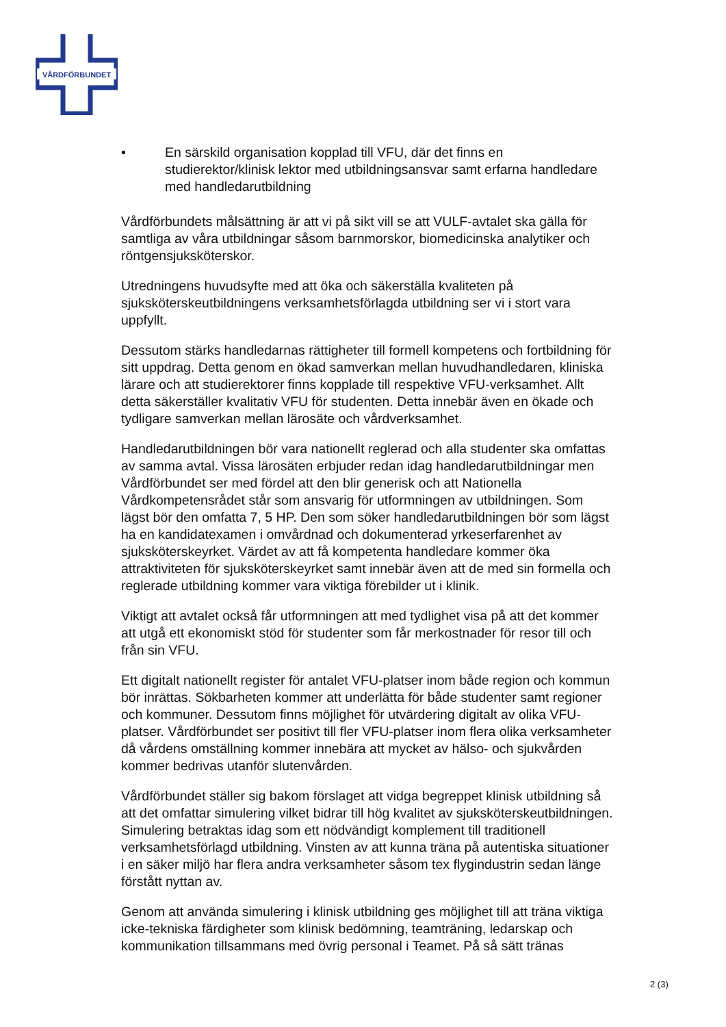VÅRDFÖRBUNDET
• En särskild organisation kopplad till VFU, där det finns en studierektor/klinisk lektor med utbildningsansvar samt erfarna handledare med handledarutbildning
Vårdförbundets målsättning är att vi på sikt vill se att VULF-avtalet ska gälla för samtliga av våra utbildningar såsom barnmorskor, biomedicinska analytiker och röntgensjuksköterskor.
Utredningens huvudsyfte med att öka och säkerställa kvaliteten på sjuksköterskeutbildningens verksamhetsförlagda utbildning ser vi i stort vara uppfyllt.
Dessutom stärks handledarnas rättigheter till formell kompetens och fortbildning för sitt uppdrag. Detta genom en ökad samverkan mellan huvudhandledaren, kliniska lärare och att studierektorer finns kopplade till respektive VFU-verksamhet. Allt detta säkerställer kvalitativ VFU för studenten. Detta innebär även en ökade och tydligare samverkan mellan lärosäte och vårdverksamhet.
Handledarutbildningen bör vara nationellt reglerad och alla studenter ska omfattas av samma avtal. Vissa lärosäten erbjuder redan idag handledarutbildningar men Vårdförbundet ser med fördel att den blir generisk och att Nationella Vårdkompetensrådet står som ansvarig för utformningen av utbildningen. Som lägst bör den omfatta 7, 5 HP. Den som söker handledarutbildningen bör som lägst ha en kandidatexamen i omvårdnad och dokumenterad yrkeserfarenhet av sjuksköterskeyrket. Värdet av att få kompetenta handledare kommer öka attraktiviteten för sjuksköterskeyrket samt innebär även att de med sin formella och reglerade utbildning kommer vara viktiga förebilder ut i klinik.
Viktigt att avtalet också får utformningen att med tydlighet visa på att det kommer att utgå ett ekonomiskt stöd för studenter som får merkostnader för resor till och från sin VFU.
Ett digitalt nationellt register för antalet VFU-platser inom både region och kommun bör inrättas. Sökbarheten kommer att underlätta för både studenter samt regioner och kommuner. Dessutom finns möjlighet för utvärdering digitalt av olika VFU-platser. Vårdförbundet ser positivt till fler VFU-platser inom flera olika verksamheter då vårdens omställning kommer innebära att mycket av hälso- och sjukvården kommer bedrivas utanför slutenvården.
Vårdförbundet ställer sig bakom förslaget att vidga begreppet klinisk utbildning så att det omfattar simulering vilket bidrar till hög kvalitet av sjuksköterskeutbildningen. Simulering betraktas idag som ett nödvändigt komplement till traditionell verksamhetsförlagd utbildning. Vinsten av att kunna träna på autentiska situationer i en säker miljö har flera andra verksamheter såsom tex flygindustrin sedan länge förstått nyttan av.
Genom att använda simulering i klinisk utbildning ges möjlighet till att träna viktiga icke-tekniska färdigheter som klinisk bedömning, teamträning, ledarskap och kommunikation tillsammans med övrig personal i Teamet. På så sätt tränas
2 (3)